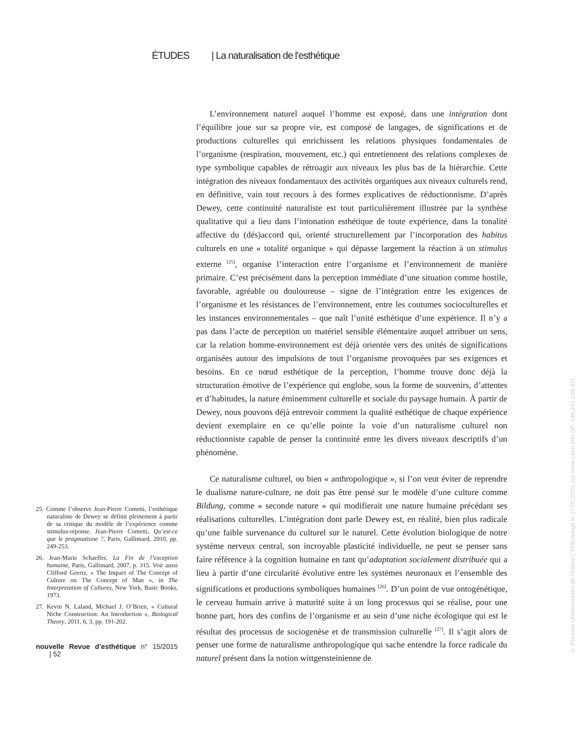ÉTUDES | La naturalisation de l’esthétique
25. Comme l’observe Jean-Pierre Cometti, l’esthétique naturaliste de Dewey se définit pleinement à partir de sa critique du modèle de l’expérience comme stimulus-réponse. Jean-Pierre Cometti, Qu’est-ce que le pragmatisme ?, Paris, Gallimard, 2010, pp. 249-253.
26. Jean-Marie Schaeffer, La Fin de l’exception humaine, Paris, Gallimard, 2007, p. 315. Voir aussi Clifford Geertz, « The Impact of The Concept of Culture on The Concept of Man », in The Interpretation of Cultures, New York, Basic Books, 1973.
27. Kevin N. Laland, Michael J. O’Brien, « Cultural Niche Construction: An Introduction », Biological Theory, 2011, 6, 3, pp. 191-202.
nouvelle Revue d’esthétique n° 15/2015 | 52
L’environnement naturel auquel l’homme est exposé, dans une intégration dont l’équilibre joue sur sa propre vie, est composé de langages, de significations et de productions culturelles qui enrichissent les relations physiques fondamentales de l’organisme (respiration, mouvement, etc.) qui entretiennent des relations complexes de type symbolique capables de rétroagir aux niveaux les plus bas de la hiérarchie. Cette intégration des niveaux fondamentaux des activités organiques aux niveaux culturels rend, en définitive, vain tout recours à des formes explicatives de réductionnisme. D’après Dewey, cette continuité naturaliste est tout particulièrement illustrée par la synthèse qualitative qui a lieu dans l’intonation esthétique de toute expérience, dans la tonalité affective du (dés)accord qui, orienté structurellement par l’incorporation des habitus culturels en une « totalité organique » qui dépasse largement la réaction à un stimulus externe <sup>[25]</sup>, organise l’interaction entre l’organisme et l’environnement de manière primaire. C’est précisément dans la perception immédiate d’une situation comme hostile, favorable, agréable ou douloureuse – signe de l’intégration entre les exigences de l’organisme et les résistances de l’environnement, entre les coutumes socioculturelles et les instances environnementales – que naît l’unité esthétique d’une expérience. Il n’y a pas dans l’acte de perception un matériel sensible élémentaire auquel attribuer un sens, car la relation homme-environnement est déjà orientée vers des unités de significations organisées autour des impulsions de tout l’organisme provoquées par ses exigences et besoins. En ce nœud esthétique de la perception, l’homme trouve donc déjà la structuration émotive de l’expérience qui englobe, sous la forme de souvenirs, d’attentes et d’habitudes, la nature éminemment culturelle et sociale du paysage humain. À partir de Dewey, nous pouvons déjà entrevoir comment la qualité esthétique de chaque expérience devient exemplaire en ce qu’elle pointe la voie d’un naturalisme culturel non réductionniste capable de penser la continuité entre les divers niveaux descriptifs d’un phénomène.
Ce naturalisme culturel, ou bien « anthropologique », si l’on veut éviter de reprendre le dualisme nature-culture, ne doit pas être pensé sur le modèle d’une culture comme Bildung, comme « seconde nature » qui modifierait une nature humaine précédant ses réalisations culturelles. L’intégration dont parle Dewey est, en réalité, bien plus radicale qu’une faible survenance du culturel sur le naturel. Cette évolution biologique de notre système nerveux central, son incroyable plasticité individuelle, ne peut se penser sans faire référence à la cognition humaine en tant qu’adaptation socialement distribuée qui a lieu à partir d’une circularité évolutive entre les systèmes neuronaux et l’ensemble des significations et productions symboliques humaines <sup>[26]</sup>. D’un point de vue ontogénétique, le cerveau humain arrive à maturité suite à un long processus qui se réalise, pour une bonne part, hors des confins de l’organisme et au sein d’une niche écologique qui est le résultat des processus de sociogenèse et de transmission culturelle <sup>[27]</sup>. Il s’agit alors de penser une forme de naturalisme anthropologique qui sache entendre la force radicale du naturel présent dans la notion wittgensteinienne de
© Presses Universitaires de France | Téléchargé le 17/01/2021 sur www.cairn.info (IP: 146.241.189.47)